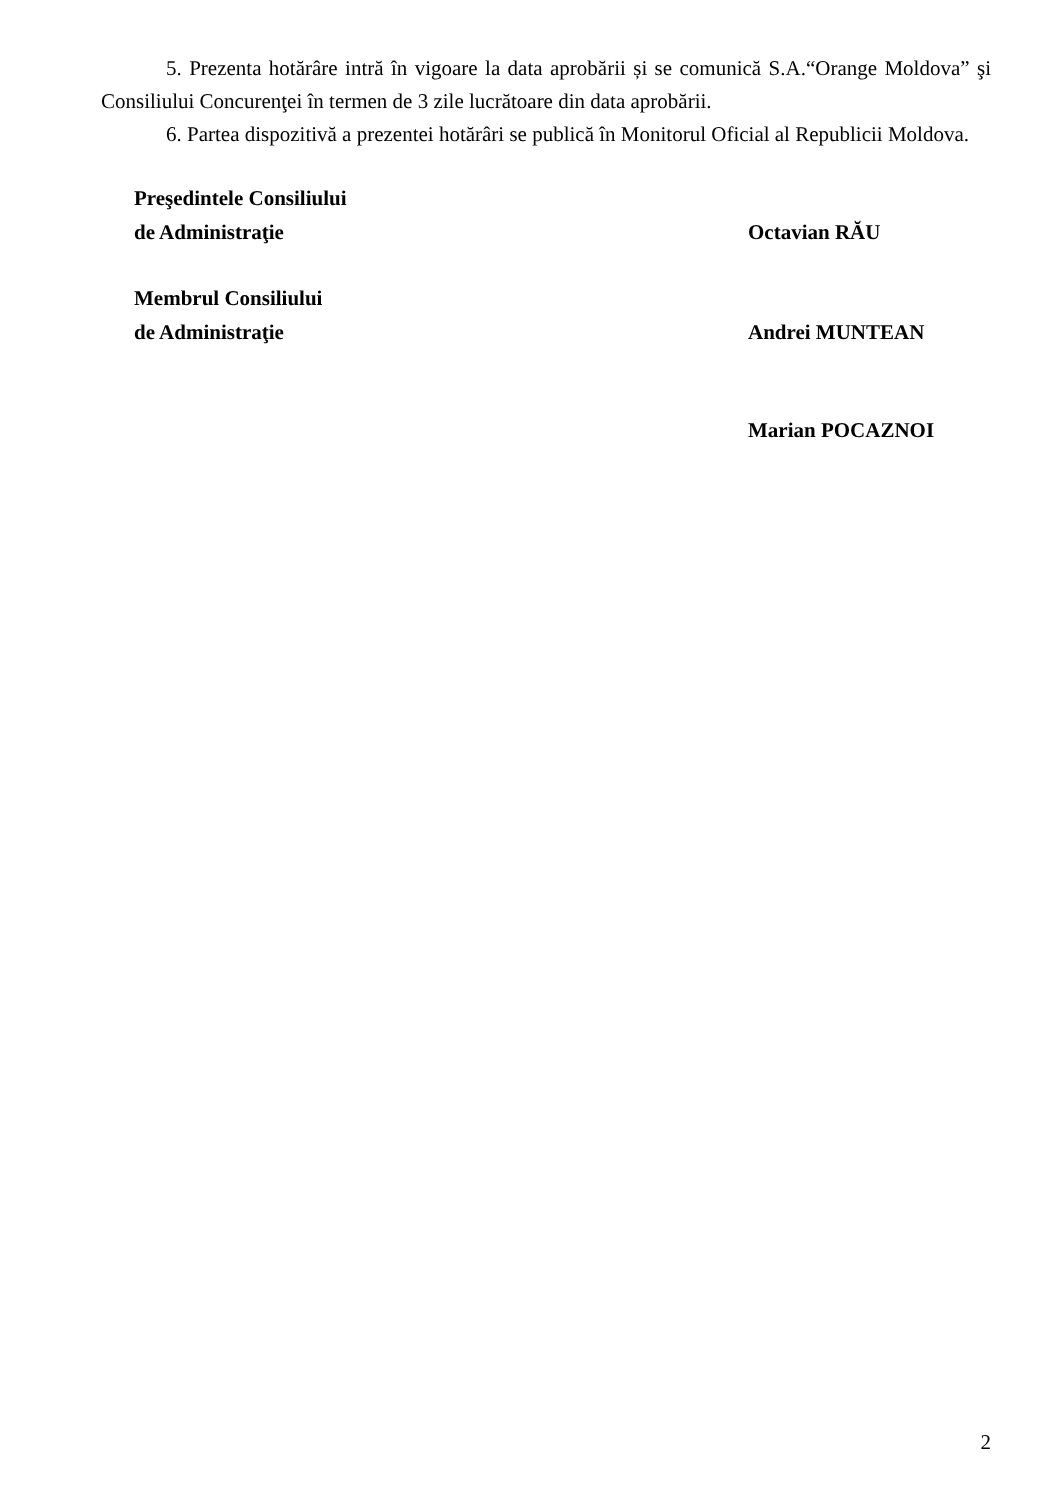5. Prezenta hotărâre intră în vigoare la data aprobării și se comunică S.A.“Orange Moldova” şi Consiliului Concurenţei în termen de 3 zile lucrătoare din data aprobării.
6. Partea dispozitivă a prezentei hotărâri se publică în Monitorul Oficial al Republicii Moldova.
Preşedintele Consiliului
de Administraţie
Octavian RĂU
Membrul Consiliului
de Administraţie
Andrei MUNTEAN
Marian POCAZNOI
2